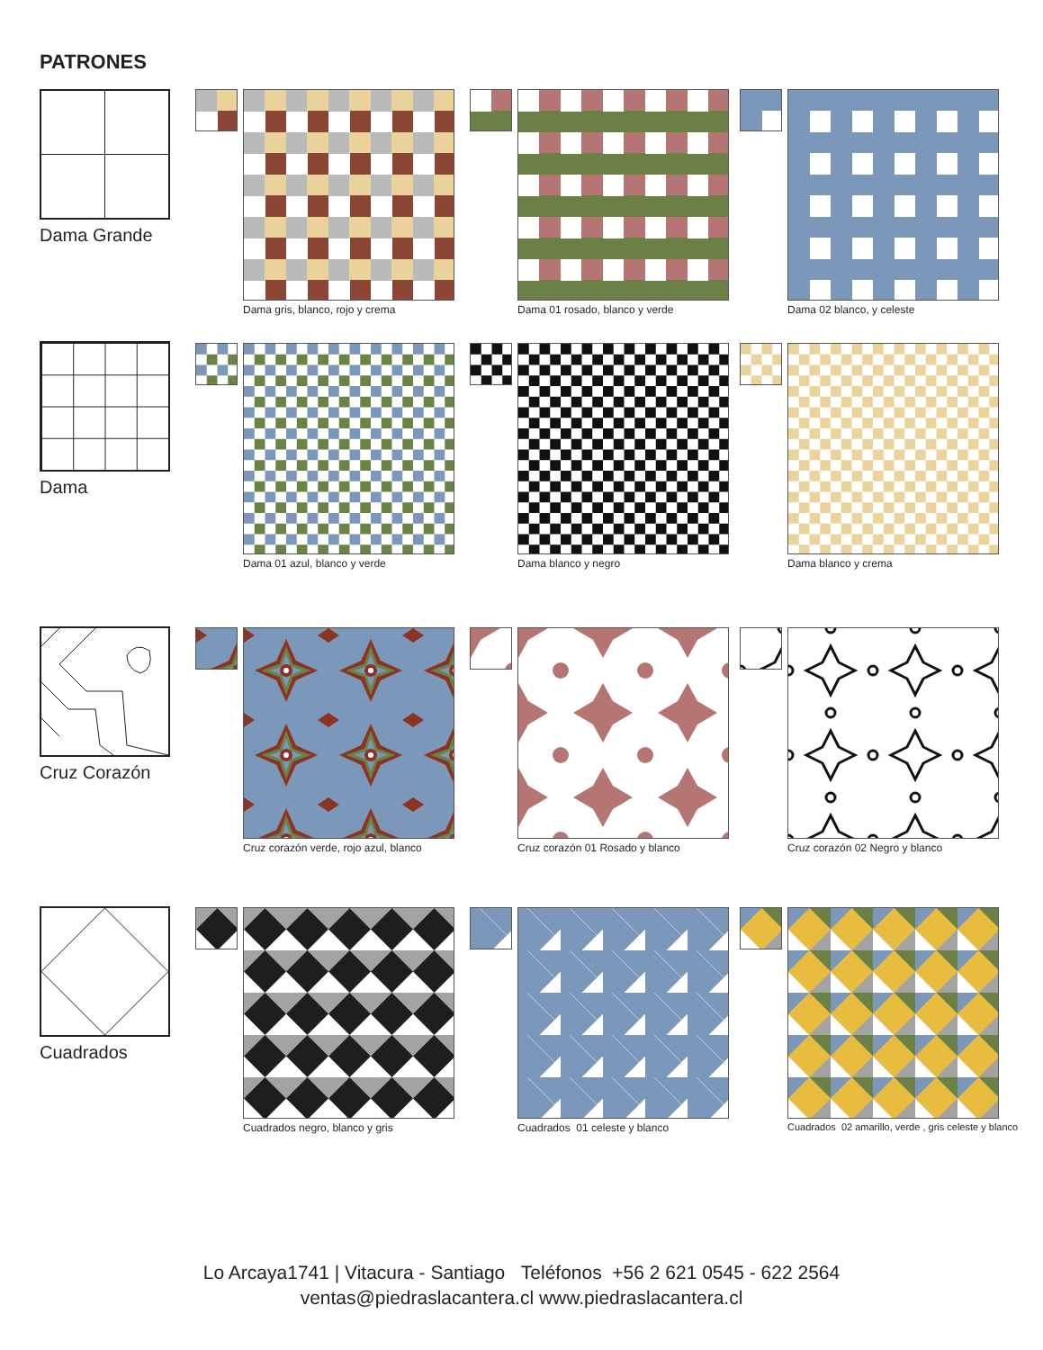PATRONES
Dama Grande
Dama gris, blanco, rojo y crema
Dama 01 rosado, blanco y verde Dama 02 blanco, y celeste
Dama Dama 01 azul, blanco y verde Dama blanco y negro Dama blanco y crema
Cruz Corazón
Cruz corazón verde, rojo azul, blanco
Cruz corazón 01 Rosado y blanco
Cruz corazón 02 Negro y blanco
Cuadrados Cuadrados negro, blanco y gris Cuadrados 01 celeste y blanco
Cuadrados 02 amarillo, verde , gris celeste y blanco
Lo Arcaya1741 | Vitacura - Santiago Teléfonos +56 2 621 0545 - 622 2564
ventas@piedraslacantera.cl www.piedraslacantera.cl